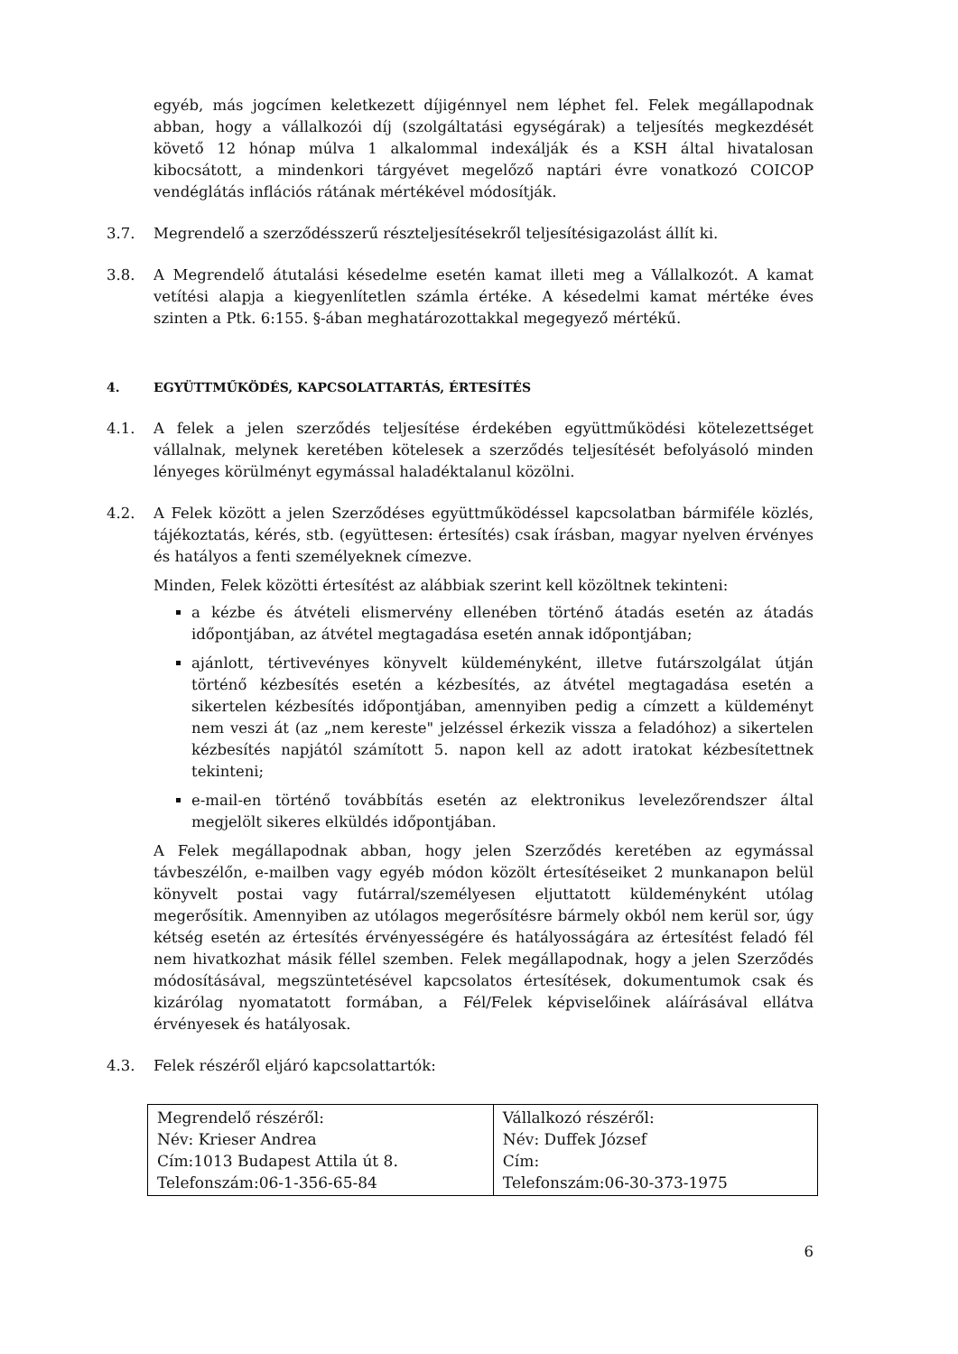egyéb, más jogcímen keletkezett díjigénnyel nem léphet fel. Felek megállapodnak abban, hogy a vállalkozói díj (szolgáltatási egységárak) a teljesítés megkezdését követő 12 hónap múlva 1 alkalommal indexálják és a KSH által hivatalosan kibocsátott, a mindenkori tárgyévet megelőző naptári évre vonatkozó COICOP vendéglátás inflációs rátának mértékével módosítják.
3.7. Megrendelő a szerződésszerű részteljesítésekről teljesítésigazolást állít ki.
3.8. A Megrendelő átutalási késedelme esetén kamat illeti meg a Vállalkozót. A kamat vetítési alapja a kiegyenlítetlen számla értéke. A késedelmi kamat mértéke éves szinten a Ptk. 6:155. §-ában meghatározottakkal megegyező mértékű.
4. EGYÜTTMŰKÖDÉS, KAPCSOLATTARTÁS, ÉRTESÍTÉS
4.1. A felek a jelen szerződés teljesítése érdekében együttműködési kötelezettséget vállalnak, melynek keretében kötelesek a szerződés teljesítését befolyásoló minden lényeges körülményt egymással haladéktalanul közölni.
4.2. A Felek között a jelen Szerződéses együttműködéssel kapcsolatban bármiféle közlés, tájékoztatás, kérés, stb. (együttesen: értesítés) csak írásban, magyar nyelven érvényes és hatályos a fenti személyeknek címezve.
Minden, Felek közötti értesítést az alábbiak szerint kell közöltnek tekinteni:
a kézbe és átvételi elismervény ellenében történő átadás esetén az átadás időpontjában, az átvétel megtagadása esetén annak időpontjában;
ajánlott, tértivevényes könyvelt küldeményként, illetve futárszolgálat útján történő kézbesítés esetén a kézbesítés, az átvétel megtagadása esetén a sikertelen kézbesítés időpontjában, amennyiben pedig a címzett a küldeményt nem veszi át (az „nem kereste" jelzéssel érkezik vissza a feladóhoz) a sikertelen kézbesítés napjától számított 5. napon kell az adott iratokat kézbesítettnek tekinteni;
e-mail-en történő továbbítás esetén az elektronikus levelezőrendszer által megjelölt sikeres elküldés időpontjában.
A Felek megállapodnak abban, hogy jelen Szerződés keretében az egymással távbeszélőn, e-mailben vagy egyéb módon közölt értesítéseiket 2 munkanapon belül könyvelt postai vagy futárral/személyesen eljuttatott küldeményként utólag megerősítik. Amennyiben az utólagos megerősítésre bármely okból nem kerül sor, úgy kétség esetén az értesítés érvényességére és hatályosságára az értesítést feladó fél nem hivatkozhat másik féllel szemben. Felek megállapodnak, hogy a jelen Szerződés módosításával, megszüntetésével kapcsolatos értesítések, dokumentumok csak és kizárólag nyomatatott formában, a Fél/Felek képviselőinek aláírásával ellátva érvényesek és hatályosak.
4.3. Felek részéről eljáró kapcsolattartók:
| Megrendelő részéről: Név: Krieser Andrea Cím:1013 Budapest Attila út 8. Telefonszám:06-1-356-65-84 | Vállalkozó részéről: Név: Duffek József Cím: Telefonszám:06-30-373-1975 |
6